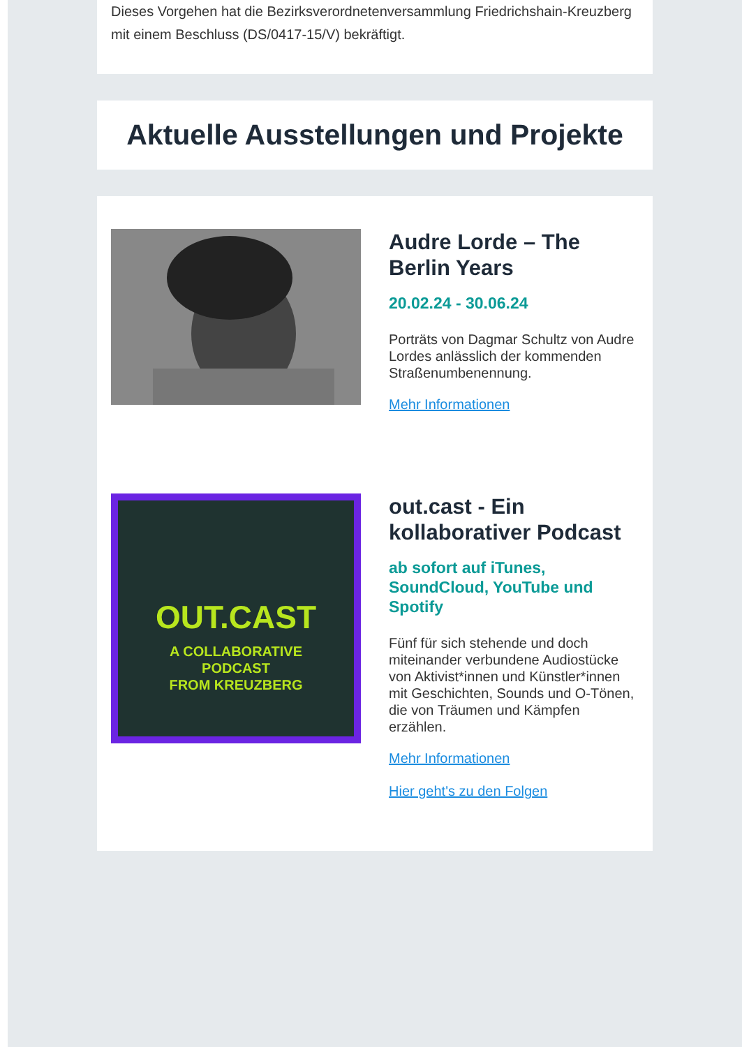Dieses Vorgehen hat die Bezirksverordnetenversammlung Friedrichshain-Kreuzberg mit einem Beschluss (DS/0417-15/V) bekräftigt.
Aktuelle Ausstellungen und Projekte
Audre Lorde – The Berlin Years
20.02.24 - 30.06.24
Porträts von Dagmar Schultz von Audre Lordes anlässlich der kommenden Straßenumbenennung.
Mehr Informationen
OUT.CAST
A COLLABORATIVE
PODCAST
FROM KREUZBERG
out.cast - Ein kollaborativer Podcast
ab sofort auf iTunes, SoundCloud, YouTube und Spotify
Fünf für sich stehende und doch miteinander verbundene Audiostücke von Aktivist*innen und Künstler*innen mit Geschichten, Sounds und O-Tönen, die von Träumen und Kämpfen erzählen.
Mehr Informationen
Hier geht's zu den Folgen